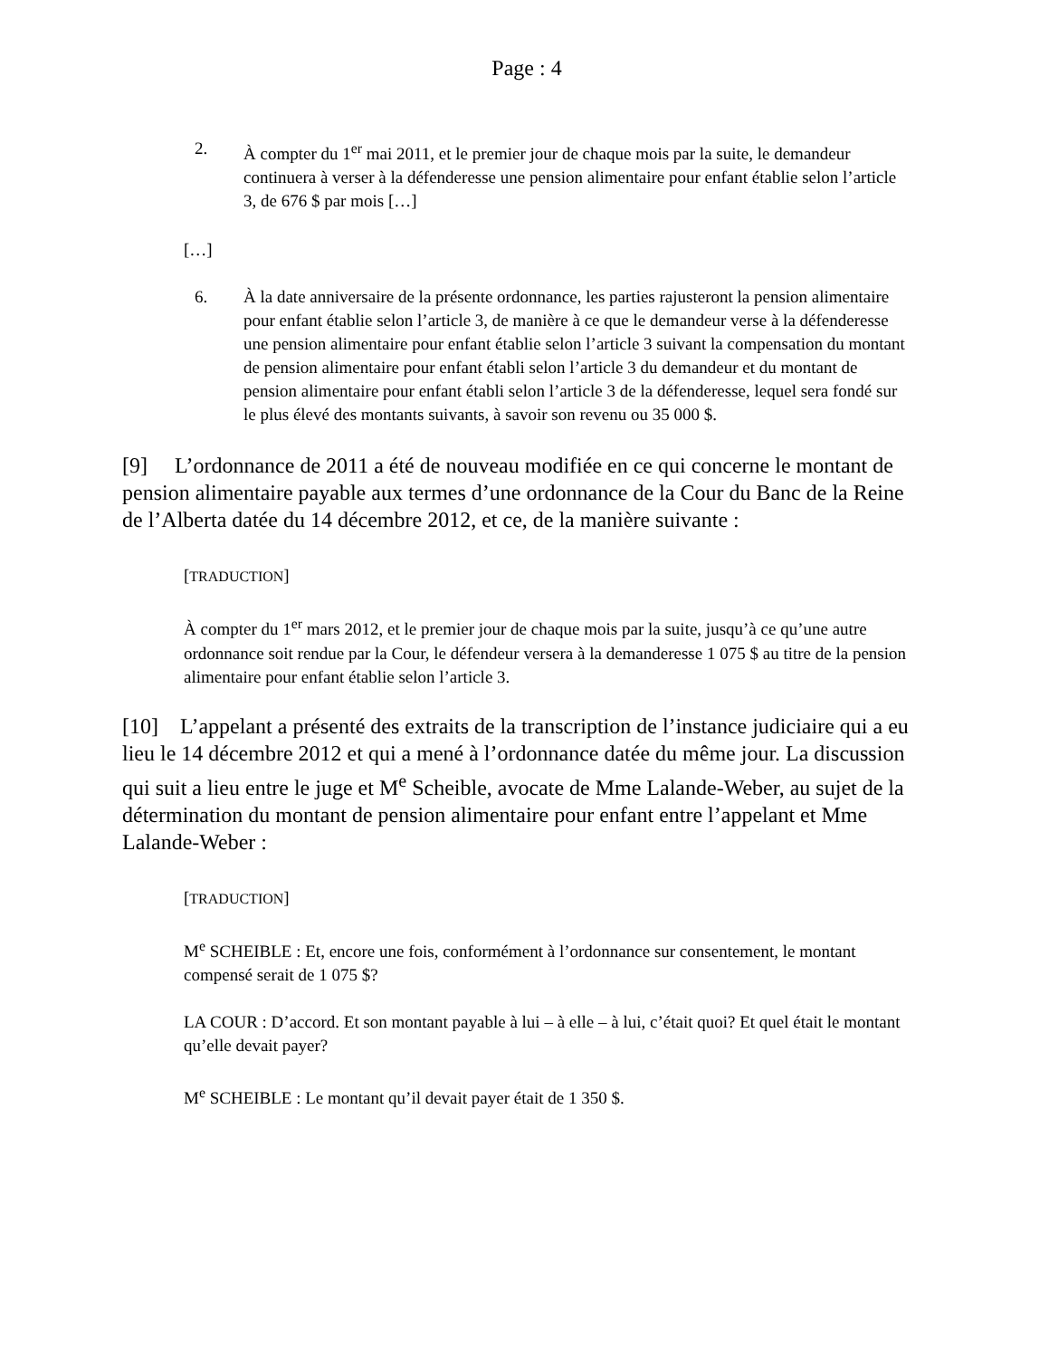Page : 4
2. À compter du 1<sup>er</sup> mai 2011, et le premier jour de chaque mois par la suite, le demandeur continuera à verser à la défenderesse une pension alimentaire pour enfant établie selon l’article 3, de 676 $ par mois […]
[…]
6. À la date anniversaire de la présente ordonnance, les parties rajusteront la pension alimentaire pour enfant établie selon l’article 3, de manière à ce que le demandeur verse à la défenderesse une pension alimentaire pour enfant établie selon l’article 3 suivant la compensation du montant de pension alimentaire pour enfant établi selon l’article 3 du demandeur et du montant de pension alimentaire pour enfant établi selon l’article 3 de la défenderesse, lequel sera fondé sur le plus élevé des montants suivants, à savoir son revenu ou 35 000 $.
[9] L’ordonnance de 2011 a été de nouveau modifiée en ce qui concerne le montant de pension alimentaire payable aux termes d’une ordonnance de la Cour du Banc de la Reine de l’Alberta datée du 14 décembre 2012, et ce, de la manière suivante :
[TRADUCTION]
À compter du 1<sup>er</sup> mars 2012, et le premier jour de chaque mois par la suite, jusqu’à ce qu’une autre ordonnance soit rendue par la Cour, le défendeur versera à la demanderesse 1 075 $ au titre de la pension alimentaire pour enfant établie selon l’article 3.
[10] L’appelant a présenté des extraits de la transcription de l’instance judiciaire qui a eu lieu le 14 décembre 2012 et qui a mené à l’ordonnance datée du même jour. La discussion qui suit a lieu entre le juge et M<sup>e</sup> Scheible, avocate de Mme Lalande-Weber, au sujet de la détermination du montant de pension alimentaire pour enfant entre l’appelant et Mme Lalande-Weber :
[TRADUCTION]
M<sup>e</sup> SCHEIBLE : Et, encore une fois, conformément à l’ordonnance sur consentement, le montant compensé serait de 1 075 $?
LA COUR : D’accord. Et son montant payable à lui – à elle – à lui, c’était quoi? Et quel était le montant qu’elle devait payer?
M<sup>e</sup> SCHEIBLE : Le montant qu’il devait payer était de 1 350 $.